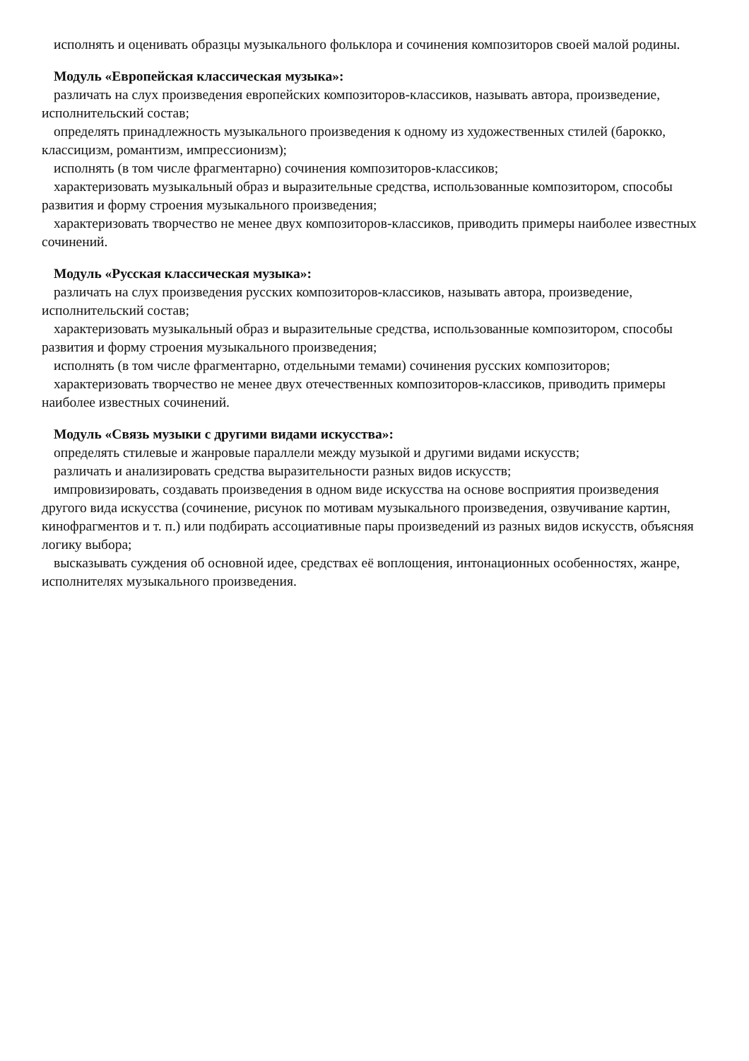исполнять и оценивать образцы музыкального фольклора и сочинения композиторов своей малой родины.
Модуль «Европейская классическая музыка»:
различать на слух произведения европейских композиторов-классиков, называть автора, произведение, исполнительский состав;
определять принадлежность музыкального произведения к одному из художественных стилей (барокко, классицизм, романтизм, импрессионизм);
исполнять (в том числе фрагментарно) сочинения композиторов-классиков;
характеризовать музыкальный образ и выразительные средства, использованные композитором, способы развития и форму строения музыкального произведения;
характеризовать творчество не менее двух композиторов-классиков, приводить примеры наиболее известных сочинений.
Модуль «Русская классическая музыка»:
различать на слух произведения русских композиторов-классиков, называть автора, произведение, исполнительский состав;
характеризовать музыкальный образ и выразительные средства, использованные композитором, способы развития и форму строения музыкального произведения;
исполнять (в том числе фрагментарно, отдельными темами) сочинения русских композиторов;
характеризовать творчество не менее двух отечественных композиторов-классиков, приводить примеры наиболее известных сочинений.
Модуль «Связь музыки с другими видами искусства»:
определять стилевые и жанровые параллели между музыкой и другими видами искусств;
различать и анализировать средства выразительности разных видов искусств;
импровизировать, создавать произведения в одном виде искусства на основе восприятия произведения другого вида искусства (сочинение, рисунок по мотивам музыкального произведения, озвучивание картин, кинофрагментов и т. п.) или подбирать ассоциативные пары произведений из разных видов искусств, объясняя логику выбора;
высказывать суждения об основной идее, средствах её воплощения, интонационных особенностях, жанре, исполнителях музыкального произведения.